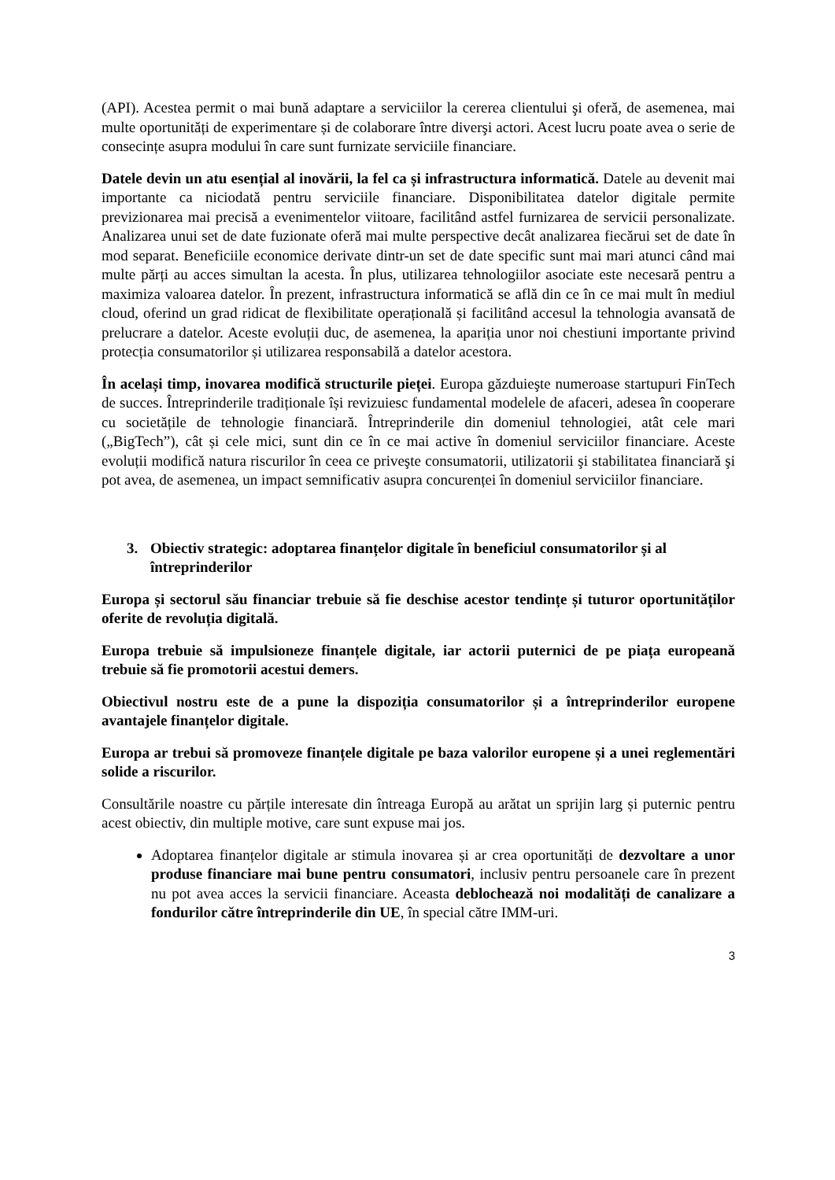(API). Acestea permit o mai bună adaptare a serviciilor la cererea clientului şi oferă, de asemenea, mai multe oportunități de experimentare și de colaborare între diverşi actori. Acest lucru poate avea o serie de consecințe asupra modului în care sunt furnizate serviciile financiare.
Datele devin un atu esențial al inovării, la fel ca și infrastructura informatică. Datele au devenit mai importante ca niciodată pentru serviciile financiare. Disponibilitatea datelor digitale permite previzionarea mai precisă a evenimentelor viitoare, facilitând astfel furnizarea de servicii personalizate. Analizarea unui set de date fuzionate oferă mai multe perspective decât analizarea fiecărui set de date în mod separat. Beneficiile economice derivate dintr-un set de date specific sunt mai mari atunci când mai multe părți au acces simultan la acesta. În plus, utilizarea tehnologiilor asociate este necesară pentru a maximiza valoarea datelor. În prezent, infrastructura informatică se află din ce în ce mai mult în mediul cloud, oferind un grad ridicat de flexibilitate operațională și facilitând accesul la tehnologia avansată de prelucrare a datelor. Aceste evoluții duc, de asemenea, la apariția unor noi chestiuni importante privind protecția consumatorilor și utilizarea responsabilă a datelor acestora.
În același timp, inovarea modifică structurile pieței. Europa găzduieşte numeroase startupuri FinTech de succes. Întreprinderile tradiționale își revizuiesc fundamental modelele de afaceri, adesea în cooperare cu societățile de tehnologie financiară. Întreprinderile din domeniul tehnologiei, atât cele mari („BigTech”), cât și cele mici, sunt din ce în ce mai active în domeniul serviciilor financiare. Aceste evoluții modifică natura riscurilor în ceea ce priveşte consumatorii, utilizatorii şi stabilitatea financiară şi pot avea, de asemenea, un impact semnificativ asupra concurenței în domeniul serviciilor financiare.
3. Obiectiv strategic: adoptarea finanțelor digitale în beneficiul consumatorilor și al întreprinderilor
Europa și sectorul său financiar trebuie să fie deschise acestor tendințe și tuturor oportunităților oferite de revoluția digitală.
Europa trebuie să impulsioneze finanțele digitale, iar actorii puternici de pe piața europeană trebuie să fie promotorii acestui demers.
Obiectivul nostru este de a pune la dispoziția consumatorilor și a întreprinderilor europene avantajele finanțelor digitale.
Europa ar trebui să promoveze finanțele digitale pe baza valorilor europene și a unei reglementări solide a riscurilor.
Consultările noastre cu părțile interesate din întreaga Europă au arătat un sprijin larg și puternic pentru acest obiectiv, din multiple motive, care sunt expuse mai jos.
Adoptarea finanțelor digitale ar stimula inovarea și ar crea oportunități de dezvoltare a unor produse financiare mai bune pentru consumatori, inclusiv pentru persoanele care în prezent nu pot avea acces la servicii financiare. Aceasta deblochează noi modalități de canalizare a fondurilor către întreprinderile din UE, în special către IMM-uri.
3